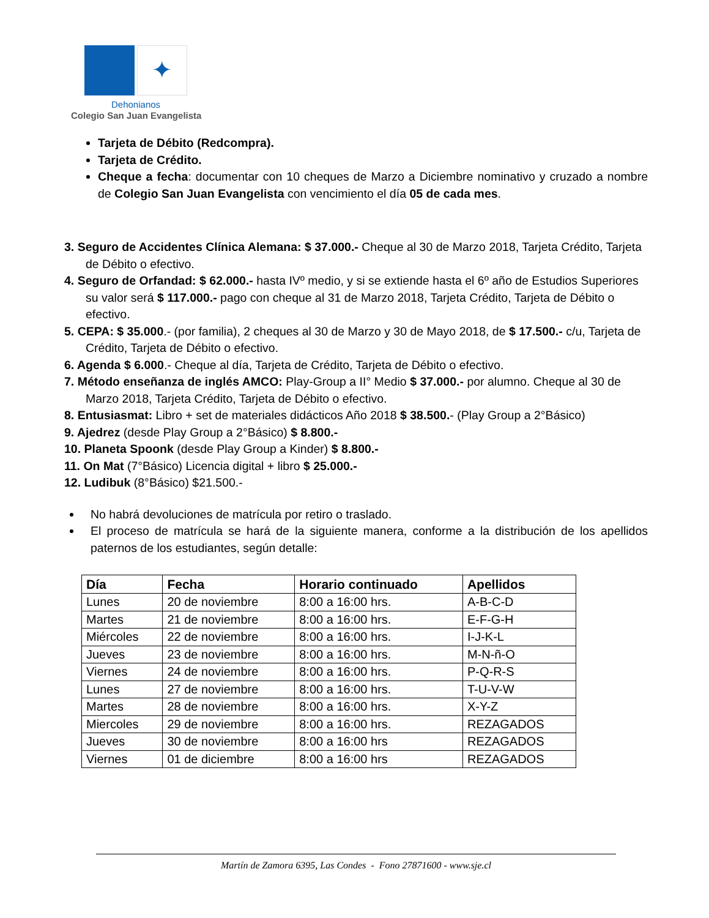✦
Dehonianos
Colegio San Juan Evangelista
Tarjeta de Débito (Redcompra).
Tarjeta de Crédito.
Cheque a fecha: documentar con 10 cheques de Marzo a Diciembre nominativo y cruzado a nombre de Colegio San Juan Evangelista con vencimiento el día 05 de cada mes.
3. Seguro de Accidentes Clínica Alemana: $ 37.000.- Cheque al 30 de Marzo 2018, Tarjeta Crédito, Tarjeta de Débito o efectivo.
4. Seguro de Orfandad: $ 62.000.- hasta IVº medio, y si se extiende hasta el 6º año de Estudios Superiores su valor será $ 117.000.- pago con cheque al 31 de Marzo 2018, Tarjeta Crédito, Tarjeta de Débito o efectivo.
5. CEPA: $ 35.000.- (por familia), 2 cheques al 30 de Marzo y 30 de Mayo 2018, de $ 17.500.- c/u, Tarjeta de Crédito, Tarjeta de Débito o efectivo.
6. Agenda $ 6.000.- Cheque al día, Tarjeta de Crédito, Tarjeta de Débito o efectivo.
7. Método enseñanza de inglés AMCO: Play-Group a II° Medio $ 37.000.- por alumno. Cheque al 30 de Marzo 2018, Tarjeta Crédito, Tarjeta de Débito o efectivo.
8. Entusiasmat: Libro + set de materiales didácticos Año 2018 $ 38.500.- (Play Group a 2°Básico)
9. Ajedrez (desde Play Group a 2°Básico) $ 8.800.-
10. Planeta Spoonk (desde Play Group a Kinder) $ 8.800.-
11. On Mat (7°Básico) Licencia digital + libro $ 25.000.-
12. Ludibuk (8°Básico) $21.500.-
No habrá devoluciones de matrícula por retiro o traslado.
El proceso de matrícula se hará de la siguiente manera, conforme a la distribución de los apellidos paternos de los estudiantes, según detalle:
| Día | Fecha | Horario continuado | Apellidos |
| --- | --- | --- | --- |
| Lunes | 20 de noviembre | 8:00 a 16:00 hrs. | A-B-C-D |
| Martes | 21 de noviembre | 8:00 a 16:00 hrs. | E-F-G-H |
| Miércoles | 22 de noviembre | 8:00 a 16:00 hrs. | I-J-K-L |
| Jueves | 23 de noviembre | 8:00 a 16:00 hrs. | M-N-ñ-O |
| Viernes | 24 de noviembre | 8:00 a 16:00 hrs. | P-Q-R-S |
| Lunes | 27 de noviembre | 8:00 a 16:00 hrs. | T-U-V-W |
| Martes | 28 de noviembre | 8:00 a 16:00 hrs. | X-Y-Z |
| Miercoles | 29 de noviembre | 8:00 a 16:00 hrs. | REZAGADOS |
| Jueves | 30 de noviembre | 8:00 a 16:00 hrs | REZAGADOS |
| Viernes | 01 de diciembre | 8:00 a 16:00 hrs | REZAGADOS |
Martín de Zamora 6395, Las Condes - Fono 27871600 - www.sje.cl